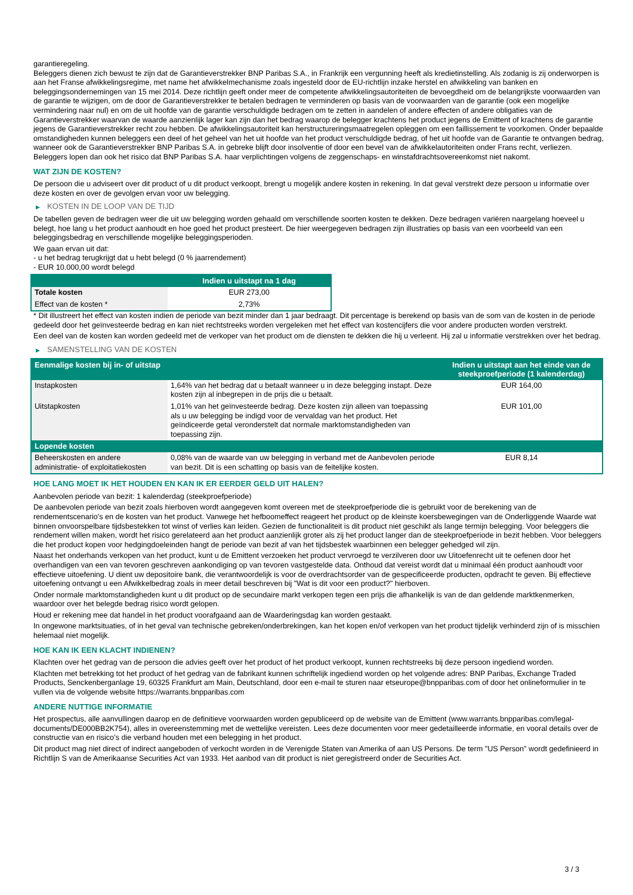garantieregeling.
Beleggers dienen zich bewust te zijn dat de Garantieverstrekker BNP Paribas S.A., in Frankrijk een vergunning heeft als kredietinstelling. Als zodanig is zij onderworpen is aan het Franse afwikkelingsregime, met name het afwikkelmechanisme zoals ingesteld door de EU-richtlijn inzake herstel en afwikkeling van banken en beleggingsondernemingen van 15 mei 2014. Deze richtlijn geeft onder meer de competente afwikkelingsautoriteiten de bevoegdheid om de belangrijkste voorwaarden van de garantie te wijzigen, om de door de Garantieverstrekker te betalen bedragen te verminderen op basis van de voorwaarden van de garantie (ook een mogelijke vermindering naar nul) en om de uit hoofde van de garantie verschuldigde bedragen om te zetten in aandelen of andere effecten of andere obligaties van de Garantieverstrekker waarvan de waarde aanzienlijk lager kan zijn dan het bedrag waarop de belegger krachtens het product jegens de Emittent of krachtens de garantie jegens de Garantieverstrekker recht zou hebben. De afwikkelingsautoriteit kan herstructureringsmaatregelen opleggen om een faillissement te voorkomen. Onder bepaalde omstandigheden kunnen beleggers een deel of het geheel van het uit hoofde van het product verschuldigde bedrag, of het uit hoofde van de Garantie te ontvangen bedrag, wanneer ook de Garantieverstrekker BNP Paribas S.A. in gebreke blijft door insolventie of door een bevel van de afwikkelautoriteiten onder Frans recht, verliezen. Beleggers lopen dan ook het risico dat BNP Paribas S.A. haar verplichtingen volgens de zeggenschaps- en winstafdrachtsovereenkomst niet nakomt.
WAT ZIJN DE KOSTEN?
De persoon die u adviseert over dit product of u dit product verkoopt, brengt u mogelijk andere kosten in rekening. In dat geval verstrekt deze persoon u informatie over deze kosten en over de gevolgen ervan voor uw belegging.
▶ KOSTEN IN DE LOOP VAN DE TIJD
De tabellen geven de bedragen weer die uit uw belegging worden gehaald om verschillende soorten kosten te dekken. Deze bedragen variëren naargelang hoeveel u belegt, hoe lang u het product aanhoudt en hoe goed het product presteert. De hier weergegeven bedragen zijn illustraties op basis van een voorbeeld van een beleggingsbedrag en verschillende mogelijke beleggingsperioden.
We gaan ervan uit dat:
- u het bedrag terugkrijgt dat u hebt belegd (0 % jaarrendement)
- EUR 10.000,00 wordt belegd
| | Indien u uitstapt na 1 dag |
| --- | --- |
| Totale kosten | EUR 273,00 |
| Effect van de kosten * | 2,73% |
* Dit illustreert het effect van kosten indien de periode van bezit minder dan 1 jaar bedraagt. Dit percentage is berekend op basis van de som van de kosten in de periode gedeeld door het geïnvesteerde bedrag en kan niet rechtstreeks worden vergeleken met het effect van kostencijfers die voor andere producten worden verstrekt.
Een deel van de kosten kan worden gedeeld met de verkoper van het product om de diensten te dekken die hij u verleent. Hij zal u informatie verstrekken over het bedrag.
▶ SAMENSTELLING VAN DE KOSTEN
| Eenmalige kosten bij in- of uitstap | | Indien u uitstapt aan het einde van de steekproefperiode (1 kalenderdag) |
| --- | --- | --- |
| Instapkosten | 1,64% van het bedrag dat u betaalt wanneer u in deze belegging instapt. Deze kosten zijn al inbegrepen in de prijs die u betaalt. | EUR 164,00 |
| Uitstapkosten | 1,01% van het geïnvesteerde bedrag. Deze kosten zijn alleen van toepassing als u uw belegging be indigd voor de vervaldag van het product. Het geïndiceerde getal veronderstelt dat normale marktomstandigheden van toepassing zijn. | EUR 101,00 |
| Lopende kosten | | |
| Beheerskosten en andere administratie- of exploitatiekosten | 0,08% van de waarde van uw belegging in verband met de Aanbevolen periode van bezit. Dit is een schatting op basis van de feitelijke kosten. | EUR 8,14 |
HOE LANG MOET IK HET HOUDEN EN KAN IK ER EERDER GELD UIT HALEN?
Aanbevolen periode van bezit: 1 kalenderdag (steekproefperiode)
De aanbevolen periode van bezit zoals hierboven wordt aangegeven komt overeen met de steekproefperiode die is gebruikt voor de berekening van de rendementscenario's en de kosten van het product. Vanwege het hefboomeffect reageert het product op de kleinste koersbewegingen van de Onderliggende Waarde wat binnen onvoorspelbare tijdsbestekken tot winst of verlies kan leiden. Gezien de functionaliteit is dit product niet geschikt als lange termijn belegging. Voor beleggers die rendement willen maken, wordt het risico gerelateerd aan het product aanzienlijk groter als zij het product langer dan de steekproefperiode in bezit hebben. Voor beleggers die het product kopen voor hedgingdoeleinden hangt de periode van bezit af van het tijdsbestek waarbinnen een belegger gehedged wil zijn.
Naast het onderhands verkopen van het product, kunt u de Emittent verzoeken het product vervroegd te verzilveren door uw Uitoefenrecht uit te oefenen door het overhandigen van een van tevoren geschreven aankondiging op van tevoren vastgestelde data. Onthoud dat vereist wordt dat u minimaal één product aanhoudt voor effectieve uitoefening. U dient uw depositoire bank, die verantwoordelijk is voor de overdrachtsorder van de gespecificeerde producten, opdracht te geven. Bij effectieve uitoefening ontvangt u een Afwikkelbedrag zoals in meer detail beschreven bij "Wat is dit voor een product?" hierboven.
Onder normale marktomstandigheden kunt u dit product op de secundaire markt verkopen tegen een prijs die afhankelijk is van de dan geldende marktkenmerken, waardoor over het belegde bedrag risico wordt gelopen.
Houd er rekening mee dat handel in het product voorafgaand aan de Waarderingsdag kan worden gestaakt.
In ongewone marktsituaties, of in het geval van technische gebreken/onderbrekingen, kan het kopen en/of verkopen van het product tijdelijk verhinderd zijn of is misschien helemaal niet mogelijk.
HOE KAN IK EEN KLACHT INDIENEN?
Klachten over het gedrag van de persoon die advies geeft over het product of het product verkoopt, kunnen rechtstreeks bij deze persoon ingediend worden.
Klachten met betrekking tot het product of het gedrag van de fabrikant kunnen schriftelijk ingediend worden op het volgende adres: BNP Paribas, Exchange Traded Products, Senckenberganlage 19, 60325 Frankfurt am Main, Deutschland, door een e-mail te sturen naar etseurope@bnpparibas.com of door het onlineformulier in te vullen via de volgende website https://warrants.bnpparibas.com
ANDERE NUTTIGE INFORMATIE
Het prospectus, alle aanvullingen daarop en de definitieve voorwaarden worden gepubliceerd op de website van de Emittent (www.warrants.bnpparibas.com/legal-documents/DE000BB2K754), alles in overeenstemming met de wettelijke vereisten. Lees deze documenten voor meer gedetailleerde informatie, en vooral details over de constructie van en risico’s die verband houden met een belegging in het product.
Dit product mag niet direct of indirect aangeboden of verkocht worden in de Verenigde Staten van Amerika of aan US Persons. De term "US Person" wordt gedefinieerd in Richtlijn S van de Amerikaanse Securities Act van 1933. Het aanbod van dit product is niet geregistreerd onder de Securities Act.
3 / 3